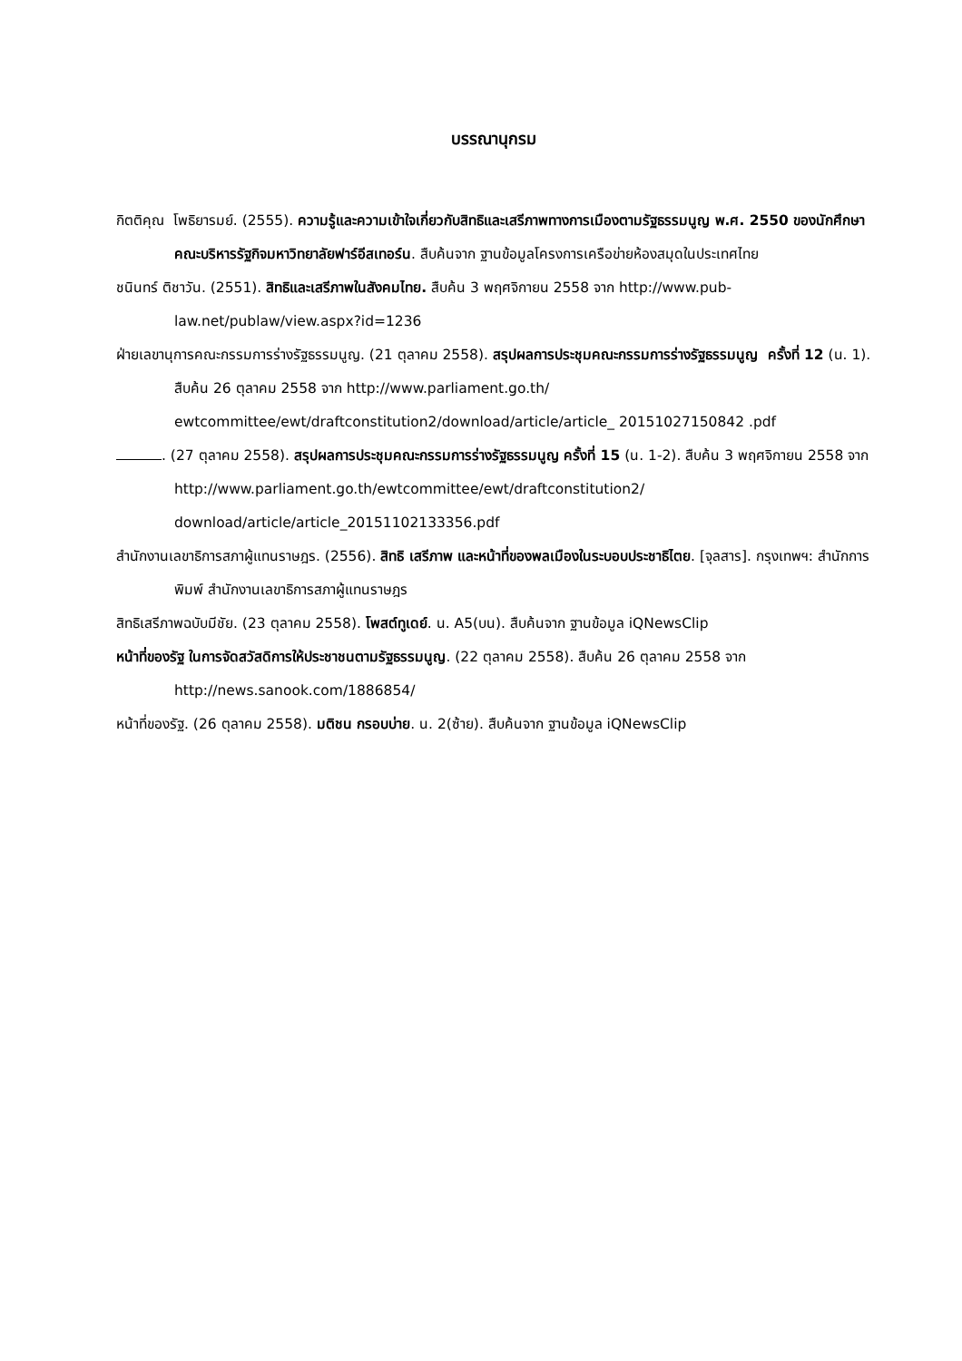บรรณานุกรม
กิตติคุณ โพธิยารมย์. (2555). ความรู้และความเข้าใจเกี่ยวกับสิทธิและเสรีภาพทางการเมืองตามรัฐธรรมนูญ พ.ศ. 2550 ของนักศึกษาคณะบริหารรัฐกิจมหาวิทยาลัยฟาร์อีสเทอร์น. สืบค้นจาก ฐานข้อมูลโครงการเครือข่ายห้องสมุดในประเทศไทย
ชนินทร์ ติชาวัน. (2551). สิทธิและเสรีภาพในสังคมไทย. สืบค้น 3 พฤศจิกายน 2558 จาก http://www.pub-law.net/publaw/view.aspx?id=1236
ฝ่ายเลขานุการคณะกรรมการร่างรัฐธรรมนูญ. (21 ตุลาคม 2558). สรุปผลการประชุมคณะกรรมการร่างรัฐธรรมนูญ ครั้งที่ 12 (น. 1). สืบค้น 26 ตุลาคม 2558 จาก http://www.parliament.go.th/ ewtcommittee/ewt/draftconstitution2/download/article/article_ 20151027150842 .pdf
. (27 ตุลาคม 2558). สรุปผลการประชุมคณะกรรมการร่างรัฐธรรมนูญ ครั้งที่ 15 (น. 1-2). สืบค้น 3 พฤศจิกายน 2558 จาก http://www.parliament.go.th/ewtcommittee/ewt/draftconstitution2/ download/article/article_20151102133356.pdf
สำนักงานเลขาธิการสภาผู้แทนราษฎร. (2556). สิทธิ เสรีภาพ และหน้าที่ของพลเมืองในระบอบประชาธิไตย. [จุลสาร]. กรุงเทพฯ: สำนักการพิมพ์ สำนักงานเลขาธิการสภาผู้แทนราษฎร
สิทธิเสรีภาพฉบับมีชัย. (23 ตุลาคม 2558). โพสต์ทูเดย์. น. A5(บน). สืบค้นจาก ฐานข้อมูล iQNewsClip
หน้าที่ของรัฐ ในการจัดสวัสดิการให้ประชาชนตามรัฐธรรมนูญ. (22 ตุลาคม 2558). สืบค้น 26 ตุลาคม 2558 จาก http://news.sanook.com/1886854/
หน้าที่ของรัฐ. (26 ตุลาคม 2558). มติชน กรอบบ่าย. น. 2(ซ้าย). สืบค้นจาก ฐานข้อมูล iQNewsClip